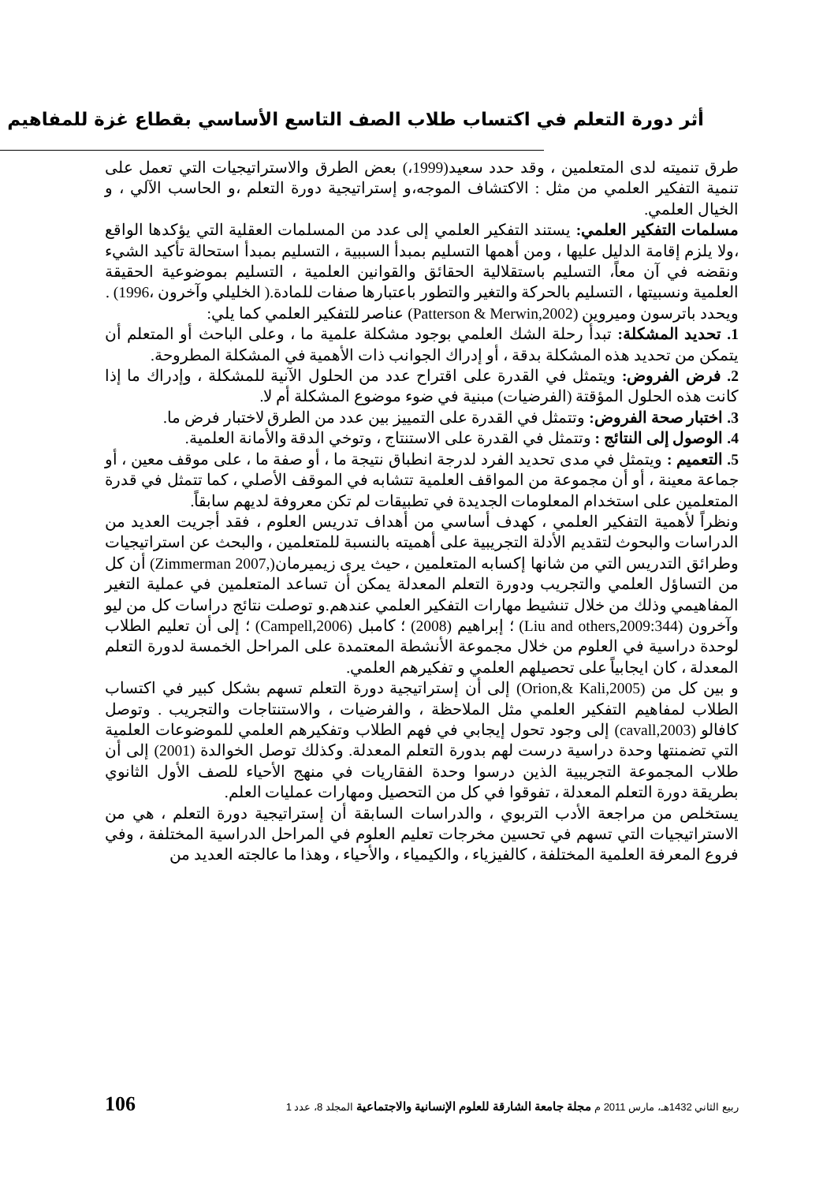أثر دورة التعلم في اكتساب طلاب الصف التاسع الأساسي بقطاع غزة للمفاهيم
طرق تنميته لدى المتعلمين ، وقد حدد سعيد(1999،) بعض الطرق والاستراتيجيات التي تعمل على تنمية التفكير العلمي من مثل : الاكتشاف الموجه،و إستراتيجية دورة التعلم ،و الحاسب الآلي ، و الخيال العلمي.
مسلمات التفكير العلمي: يستند التفكير العلمي إلى عدد من المسلمات العقلية التي يؤكدها الواقع ،ولا يلزم إقامة الدليل عليها ، ومن أهمها التسليم بمبدأ السببية ، التسليم بمبدأ استحالة تأكيد الشيء ونقضه في آن معاً، التسليم باستقلالية الحقائق والقوانين العلمية ، التسليم بموضوعية الحقيقة العلمية ونسبيتها ، التسليم بالحركة والتغير والتطور باعتبارها صفات للمادة.( الخليلي وآخرون ،1996) .
ويحدد باترسون وميروين (Patterson & Merwin,2002) عناصر للتفكير العلمي كما يلي:
1. تحديد المشكلة: تبدأ رحلة الشك العلمي بوجود مشكلة علمية ما ، وعلى الباحث أو المتعلم أن يتمكن من تحديد هذه المشكلة بدقة ، أو إدراك الجوانب ذات الأهمية في المشكلة المطروحة.
2. فرض الفروض: ويتمثل في القدرة على اقتراح عدد من الحلول الآنية للمشكلة ، وإدراك ما إذا كانت هذه الحلول المؤقتة (الفرضيات) مبنية في ضوء موضوع المشكلة أم لا.
3. اختبار صحة الفروض: وتتمثل في القدرة على التمييز بين عدد من الطرق لاختبار فرض ما.
4. الوصول إلى النتائج : وتتمثل في القدرة على الاستنتاج ، وتوخي الدقة والأمانة العلمية.
5. التعميم : ويتمثل في مدى تحديد الفرد لدرجة انطباق نتيجة ما ، أو صفة ما ، على موقف معين ، أو جماعة معينة ، أو أن مجموعة من المواقف العلمية تتشابه في الموقف الأصلي ، كما تتمثل في قدرة المتعلمين على استخدام المعلومات الجديدة في تطبيقات لم تكن معروفة لديهم سابقاً.
ونظراً لأهمية التفكير العلمي ، كهدف أساسي من أهداف تدريس العلوم ، فقد أجريت العديد من الدراسات والبحوث لتقديم الأدلة التجريبية على أهميته بالنسبة للمتعلمين ، والبحث عن استراتيجيات وطرائق التدريس التي من شانها إكسابه المتعلمين ، حيث يرى زيميرمان(,Zimmerman 2007) أن كل من التساؤل العلمي والتجريب ودورة التعلم المعدلة يمكن أن تساعد المتعلمين في عملية التغير المفاهيمي وذلك من خلال تنشيط مهارات التفكير العلمي عندهم.و توصلت نتائج دراسات كل من ليو وآخرون (Liu and others,2009:344) ؛ إبراهيم (2008) ؛ كامبل (Campell,2006) ؛ إلى أن تعليم الطلاب لوحدة دراسية في العلوم من خلال مجموعة الأنشطة المعتمدة على المراحل الخمسة لدورة التعلم المعدلة ، كان ايجابياً على تحصيلهم العلمي و تفكيرهم العلمي.
و بين كل من (Orion,& Kali,2005) إلى أن إستراتيجية دورة التعلم تسهم بشكل كبير في اكتساب الطلاب لمفاهيم التفكير العلمي مثل الملاحظة ، والفرضيات ، والاستنتاجات والتجريب . وتوصل كافالو (cavall,2003) إلى وجود تحول إيجابي في فهم الطلاب وتفكيرهم العلمي للموضوعات العلمية التي تضمنتها وحدة دراسية درست لهم بدورة التعلم المعدلة. وكذلك توصل الخوالدة (2001) إلى أن طلاب المجموعة التجريبية الذين درسوا وحدة الفقاريات في منهج الأحياء للصف الأول الثانوي بطريقة دورة التعلم المعدلة ، تفوقوا في كل من التحصيل ومهارات عمليات العلم.
يستخلص من مراجعة الأدب التربوي ، والدراسات السابقة أن إستراتيجية دورة التعلم ، هي من الاستراتيجيات التي تسهم في تحسين مخرجات تعليم العلوم في المراحل الدراسية المختلفة ، وفي فروع المعرفة العلمية المختلفة ، كالفيزياء ، والكيمياء ، والأحياء ، وهذا ما عالجته العديد من
ربيع الثاني 1432هـ، مارس 2011 م مجلة جامعة الشارقة للعلوم الإنسانية والاجتماعية المجلد 8، عدد 1 106